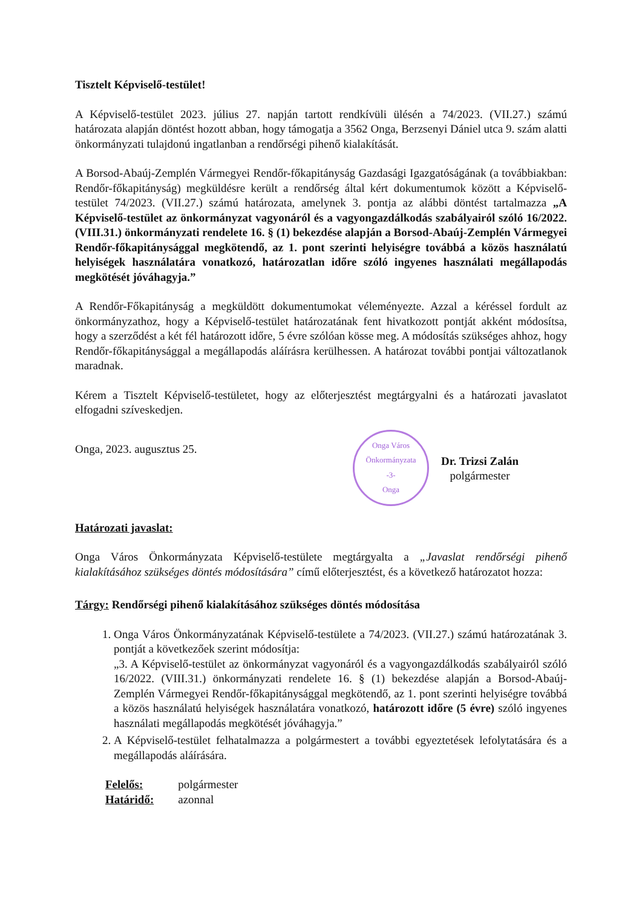Tisztelt Képviselő-testület!
A Képviselő-testület 2023. július 27. napján tartott rendkívüli ülésén a 74/2023. (VII.27.) számú határozata alapján döntést hozott abban, hogy támogatja a 3562 Onga, Berzsenyi Dániel utca 9. szám alatti önkormányzati tulajdonú ingatlanban a rendőrségi pihenő kialakítását.
A Borsod-Abaúj-Zemplén Vármegyei Rendőr-főkapitányság Gazdasági Igazgatóságának (a továbbiakban: Rendőr-főkapitányság) megküldésre került a rendőrség által kért dokumentumok között a Képviselő-testület 74/2023. (VII.27.) számú határozata, amelynek 3. pontja az alábbi döntést tartalmazza „A Képviselő-testület az önkormányzat vagyonáról és a vagyongazdálkodás szabályairól szóló 16/2022. (VIII.31.) önkormányzati rendelete 16. § (1) bekezdése alapján a Borsod-Abaúj-Zemplén Vármegyei Rendőr-főkapitánysággal megkötendő, az 1. pont szerinti helyiségre továbbá a közös használatú helyiségek használatára vonatkozó, határozatlan időre szóló ingyenes használati megállapodás megkötését jóváhagyja.”
A Rendőr-Főkapitányság a megküldött dokumentumokat véleményezte. Azzal a kéréssel fordult az önkormányzathoz, hogy a Képviselő-testület határozatának fent hivatkozott pontját akként módosítsa, hogy a szerződést a két fél határozott időre, 5 évre szólóan kösse meg. A módosítás szükséges ahhoz, hogy Rendőr-főkapitánysággal a megállapodás aláírásra kerülhessen. A határozat további pontjai változatlanok maradnak.
Kérem a Tisztelt Képviselő-testületet, hogy az előterjesztést megtárgyalni és a határozati javaslatot elfogadni szíveskedjen.
Onga, 2023. augusztus 25.
Onga Város Önkormányzata
-3-
Onga
Dr. Trizsi Zalán
polgármester
Határozati javaslat:
Onga Város Önkormányzata Képviselő-testülete megtárgyalta a „Javaslat rendőrségi pihenő kialakításához szükséges döntés módosítására” című előterjesztést, és a következő határozatot hozza:
Tárgy: Rendőrségi pihenő kialakításához szükséges döntés módosítása
1. Onga Város Önkormányzatának Képviselő-testülete a 74/2023. (VII.27.) számú határozatának 3. pontját a következőek szerint módosítja:
„3. A Képviselő-testület az önkormányzat vagyonáról és a vagyongazdálkodás szabályairól szóló 16/2022. (VIII.31.) önkormányzati rendelete 16. § (1) bekezdése alapján a Borsod-Abaúj-Zemplén Vármegyei Rendőr-főkapitánysággal megkötendő, az 1. pont szerinti helyiségre továbbá a közös használatú helyiségek használatára vonatkozó, határozott időre (5 évre) szóló ingyenes használati megállapodás megkötését jóváhagyja.”
2. A Képviselő-testület felhatalmazza a polgármestert a további egyeztetések lefolytatására és a megállapodás aláírására.
| Felelős: | polgármester |
| Határidő: | azonnal |